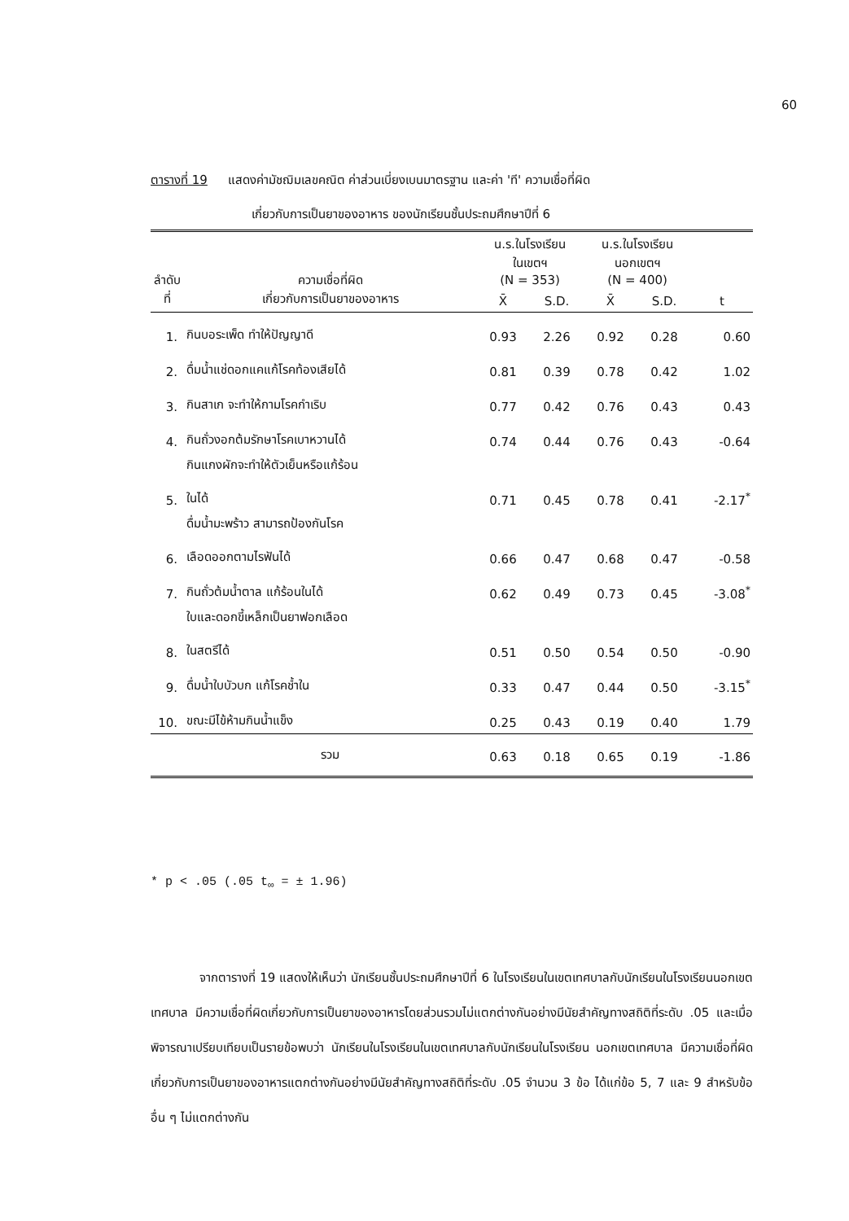60
ตารางที่ 19 แสดงค่ามัชฌิมเลขคณิต ค่าส่วนเบี่ยงเบนมาตรฐาน และค่า 'ที' ความเชื่อที่ผิด
เกี่ยวกับการเป็นยาของอาหาร ของนักเรียนชั้นประถมศึกษาปีที่ 6
| ลำดับที่ | ความเชื่อที่ผิด เกี่ยวกับการเป็นยาของอาหาร | น.ร.ในโรงเรียน ในเขตฯ (N = 353) | | น.ร.ในโรงเรียน นอกเขตฯ (N = 400) | | t |
| --- | --- | --- | --- | --- | --- | --- |
| | | X̄ | S.D. | X̄ | S.D. | |
| 1. | กินบอระเพ็ด ทำให้ปัญญาดี | 0.93 | 2.26 | 0.92 | 0.28 | 0.60 |
| 2. | ดื่มน้ำแช่ดอกแคแก้โรคท้องเสียได้ | 0.81 | 0.39 | 0.78 | 0.42 | 1.02 |
| 3. | กินสาเก จะทำให้กามโรคกำเริบ | 0.77 | 0.42 | 0.76 | 0.43 | 0.43 |
| 4. | กินถั่วงอกต้มรักษาโรคเบาหวานได้ | 0.74 | 0.44 | 0.76 | 0.43 | -0.64 |
| 5. | กินแกงผักจะทำให้ตัวเย็นหรือแก้ร้อน ในได้ | 0.71 | 0.45 | 0.78 | 0.41 | -2.17<sup>*</sup> |
| 6. | ดื่มน้ำมะพร้าว สามารถป้องกันโรค เลือดออกตามไรฟันได้ | 0.66 | 0.47 | 0.68 | 0.47 | -0.58 |
| 7. | กินถั่วต้มน้ำตาล แก้ร้อนในได้ | 0.62 | 0.49 | 0.73 | 0.45 | -3.08<sup>*</sup> |
| 8. | ใบและดอกขี้เหล็กเป็นยาฟอกเลือด ในสตรีได้ | 0.51 | 0.50 | 0.54 | 0.50 | -0.90 |
| 9. | ดื่มน้ำใบบัวบก แก้โรคช้ำใน | 0.33 | 0.47 | 0.44 | 0.50 | -3.15<sup>*</sup> |
| 10. | ขณะมีไข้ห้ามกินน้ำแข็ง | 0.25 | 0.43 | 0.19 | 0.40 | 1.79 |
| | รวม | 0.63 | 0.18 | 0.65 | 0.19 | -1.86 |
* p < .05 (.05 t<sub>∞</sub> = ± 1.96)
จากตารางที่ 19 แสดงให้เห็นว่า นักเรียนชั้นประถมศึกษาปีที่ 6 ในโรงเรียนในเขตเทศบาลกับนักเรียนในโรงเรียนนอกเขตเทศบาล มีความเชื่อที่ผิดเกี่ยวกับการเป็นยาของอาหารโดยส่วนรวมไม่แตกต่างกันอย่างมีนัยสำคัญทางสถิติที่ระดับ .05 และเมื่อพิจารณาเปรียบเทียบเป็นรายข้อพบว่า นักเรียนในโรงเรียนในเขตเทศบาลกับนักเรียนในโรงเรียน นอกเขตเทศบาล มีความเชื่อที่ผิดเกี่ยวกับการเป็นยาของอาหารแตกต่างกันอย่างมีนัยสำคัญทางสถิติที่ระดับ .05 จำนวน 3 ข้อ ได้แก่ข้อ 5, 7 และ 9 สำหรับข้ออื่น ๆ ไม่แตกต่างกัน